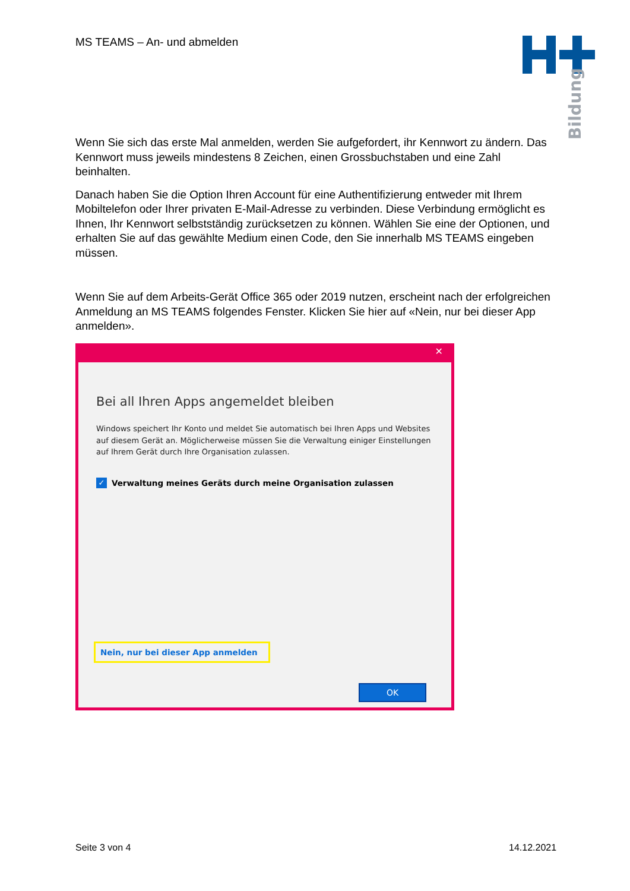MS TEAMS – An- und abmelden
Bildung
Wenn Sie sich das erste Mal anmelden, werden Sie aufgefordert, ihr Kennwort zu ändern. Das Kennwort muss jeweils mindestens 8 Zeichen, einen Grossbuchstaben und eine Zahl beinhalten.
Danach haben Sie die Option Ihren Account für eine Authentifizierung entweder mit Ihrem Mobiltelefon oder Ihrer privaten E-Mail-Adresse zu verbinden. Diese Verbindung ermöglicht es Ihnen, Ihr Kennwort selbstständig zurücksetzen zu können. Wählen Sie eine der Optionen, und erhalten Sie auf das gewählte Medium einen Code, den Sie innerhalb MS TEAMS eingeben müssen.
Wenn Sie auf dem Arbeits-Gerät Office 365 oder 2019 nutzen, erscheint nach der erfolgreichen Anmeldung an MS TEAMS folgendes Fenster. Klicken Sie hier auf «Nein, nur bei dieser App anmelden».
✕
Bei all Ihren Apps angemeldet bleiben
Windows speichert Ihr Konto und meldet Sie automatisch bei Ihren Apps und Websites auf diesem Gerät an. Möglicherweise müssen Sie die Verwaltung einiger Einstellungen auf Ihrem Gerät durch Ihre Organisation zulassen.
✓ Verwaltung meines Geräts durch meine Organisation zulassen
Nein, nur bei dieser App anmelden
OK
Seite 3 von 4 14.12.2021